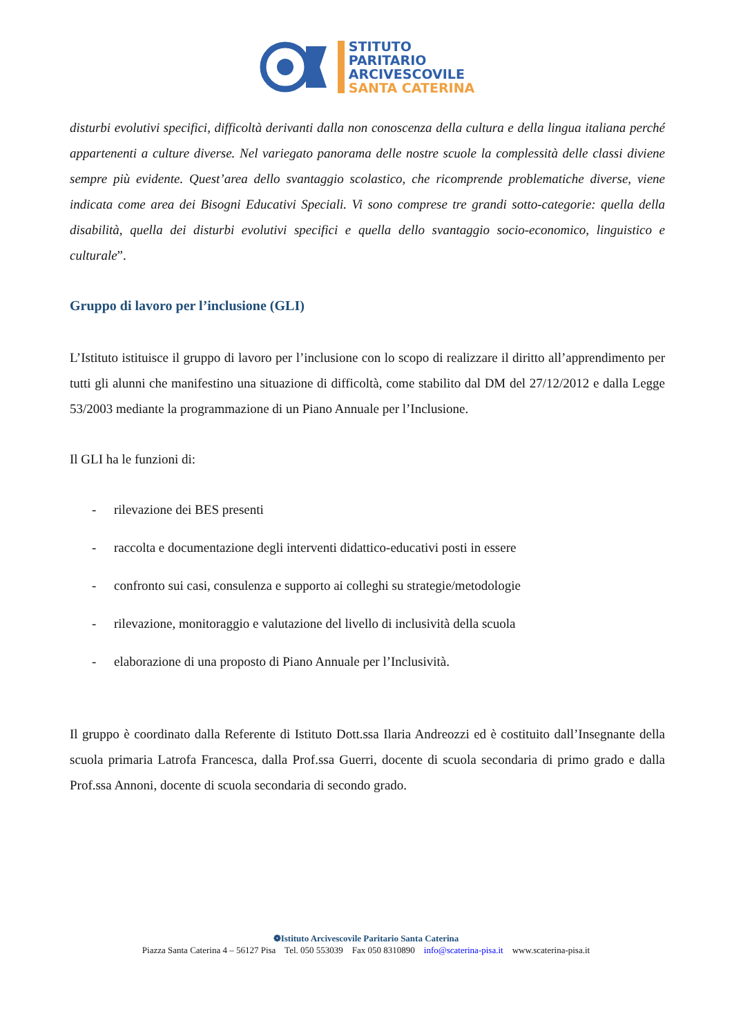STITUTO
PARITARIO
ARCIVESCOVILE
SANTA CATERINA
disturbi evolutivi specifici, difficoltà derivanti dalla non conoscenza della cultura e della lingua italiana perché appartenenti a culture diverse. Nel variegato panorama delle nostre scuole la complessità delle classi diviene sempre più evidente. Quest’area dello svantaggio scolastico, che ricomprende problematiche diverse, viene indicata come area dei Bisogni Educativi Speciali. Vi sono comprese tre grandi sotto-categorie: quella della disabilità, quella dei disturbi evolutivi specifici e quella dello svantaggio socio-economico, linguistico e culturale”.
Gruppo di lavoro per l’inclusione (GLI)
L’Istituto istituisce il gruppo di lavoro per l’inclusione con lo scopo di realizzare il diritto all’apprendimento per tutti gli alunni che manifestino una situazione di difficoltà, come stabilito dal DM del 27/12/2012 e dalla Legge 53/2003 mediante la programmazione di un Piano Annuale per l’Inclusione.
Il GLI ha le funzioni di:
- rilevazione dei BES presenti
- raccolta e documentazione degli interventi didattico-educativi posti in essere
- confronto sui casi, consulenza e supporto ai colleghi su strategie/metodologie
- rilevazione, monitoraggio e valutazione del livello di inclusività della scuola
- elaborazione di una proposto di Piano Annuale per l’Inclusività.
Il gruppo è coordinato dalla Referente di Istituto Dott.ssa Ilaria Andreozzi ed è costituito dall’Insegnante della scuola primaria Latrofa Francesca, dalla Prof.ssa Guerri, docente di scuola secondaria di primo grado e dalla Prof.ssa Annoni, docente di scuola secondaria di secondo grado.
❁Istituto Arcivescovile Paritario Santa Caterina
Piazza Santa Caterina 4 – 56127 Pisa Tel. 050 553039 Fax 050 8310890 info@scaterina-pisa.it www.scaterina-pisa.it